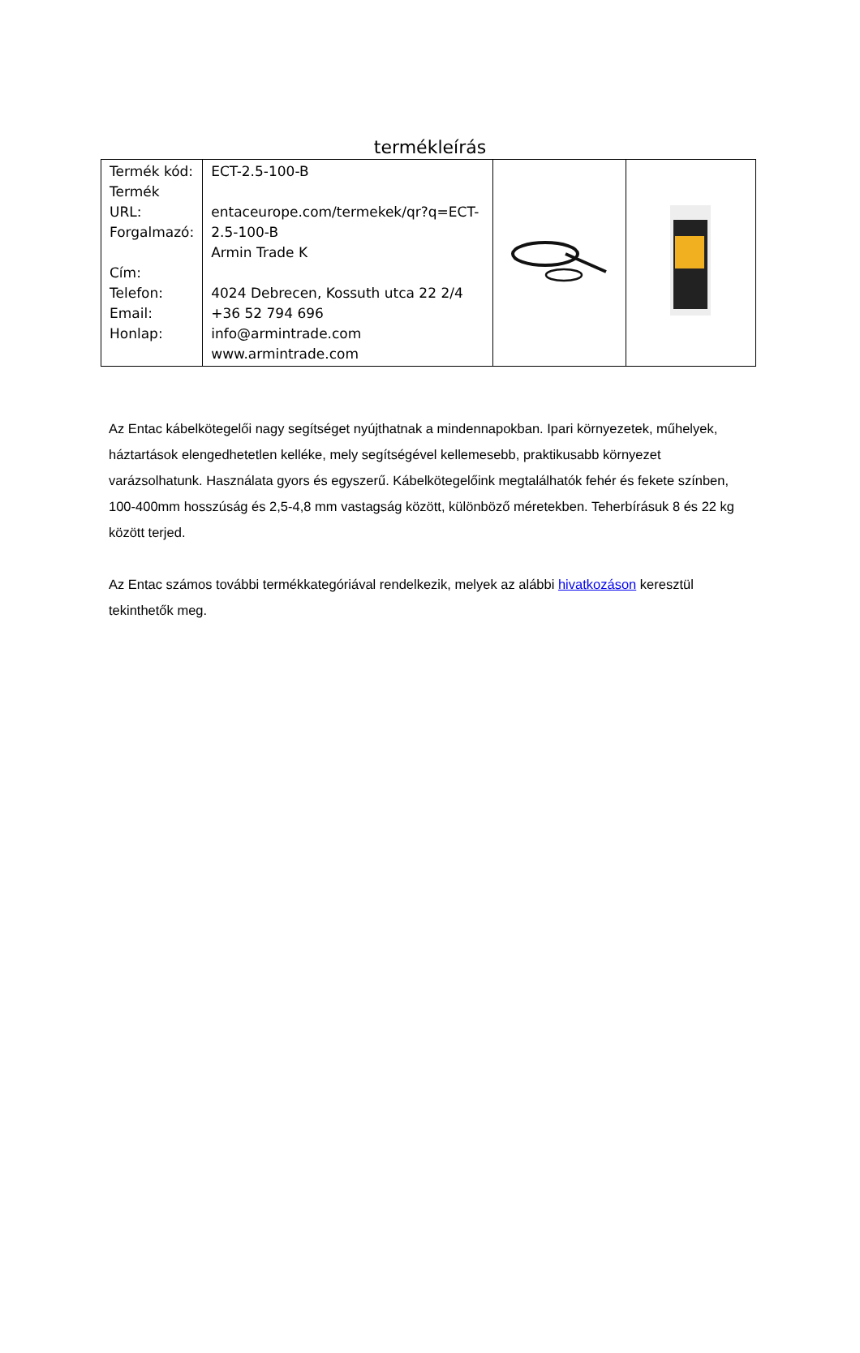termékleírás
| Termék kód: Termék URL: Forgalmazó: Cím: Telefon: Email: Honlap: | ECT-2.5-100-B entaceurope.com/termekek/qr?q=ECT-2.5-100-B Armin Trade K 4024 Debrecen, Kossuth utca 22 2/4 +36 52 794 696 info@armintrade.com www.armintrade.com | | |
Az Entac kábelkötegelői nagy segítséget nyújthatnak a mindennapokban. Ipari környezetek, műhelyek, háztartások elengedhetetlen kelléke, mely segítségével kellemesebb, praktikusabb környezet varázsolhatunk. Használata gyors és egyszerű. Kábelkötegelőink megtalálhatók fehér és fekete színben, 100-400mm hosszúság és 2,5-4,8 mm vastagság között, különböző méretekben. Teherbírásuk 8 és 22 kg között terjed.
Az Entac számos további termékkategóriával rendelkezik, melyek az alábbi hivatkozáson keresztül tekinthetők meg.